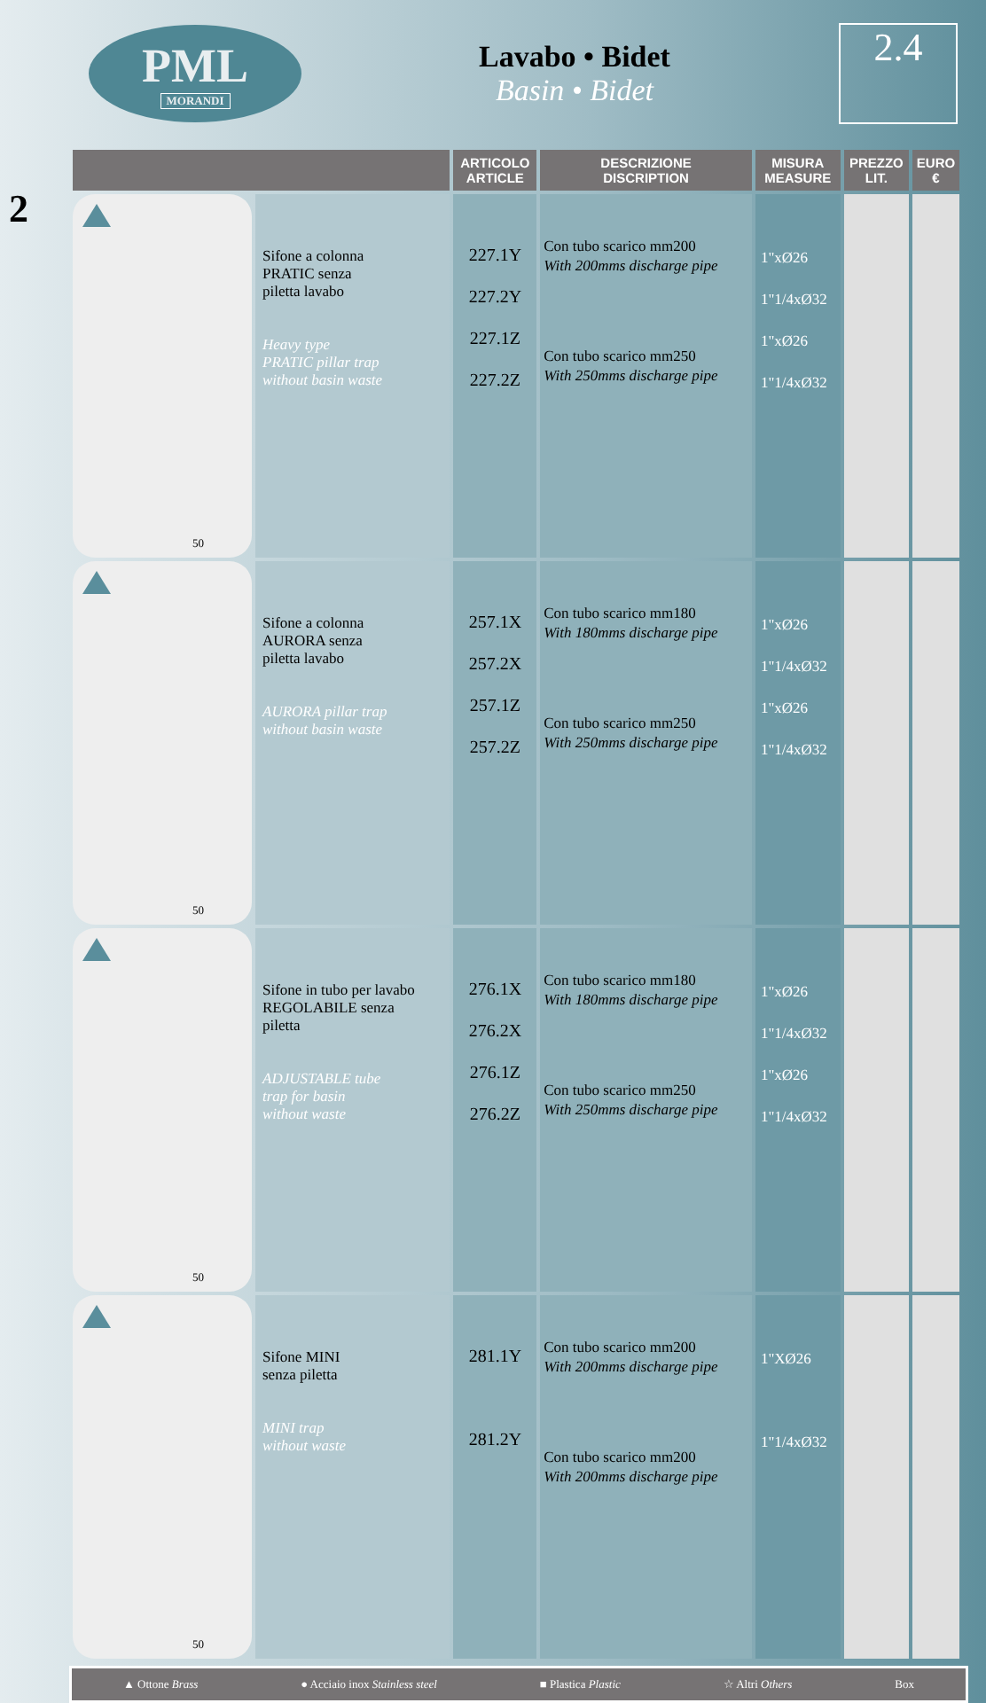PML
MORANDI
Lavabo • Bidet
Basin • Bidet
2.4
2
| | | ARTICOLO ARTICLE | DESCRIZIONE DISCRIPTION | MISURA MEASURE | PREZZO LIT. | EURO € |
| --- | --- | --- | --- | --- | --- | --- |
| 50 | Sifone a colonna PRATIC senza piletta lavabo Heavy type PRATIC pillar trap without basin waste | 227.1Y 227.2Y 227.1Z 227.2Z | Con tubo scarico mm200 With 200mms discharge pipe Con tubo scarico mm250 With 250mms discharge pipe | 1"xØ26 1"1/4xØ32 1"xØ26 1"1/4xØ32 | | |
| 50 | Sifone a colonna AURORA senza piletta lavabo AURORA pillar trap without basin waste | 257.1X 257.2X 257.1Z 257.2Z | Con tubo scarico mm180 With 180mms discharge pipe Con tubo scarico mm250 With 250mms discharge pipe | 1"xØ26 1"1/4xØ32 1"xØ26 1"1/4xØ32 | | |
| 50 | Sifone in tubo per lavabo REGOLABILE senza piletta ADJUSTABLE tube trap for basin without waste | 276.1X 276.2X 276.1Z 276.2Z | Con tubo scarico mm180 With 180mms discharge pipe Con tubo scarico mm250 With 250mms discharge pipe | 1"xØ26 1"1/4xØ32 1"xØ26 1"1/4xØ32 | | |
| 50 | Sifone MINI senza piletta MINI trap without waste | 281.1Y 281.2Y | Con tubo scarico mm200 With 200mms discharge pipe Con tubo scarico mm200 With 200mms discharge pipe | 1"XØ26 1"1/4xØ32 | | |
▲ Ottone Brass ● Acciaio inox Stainless steel ■ Plastica Plastic ☆ Altri Others Box